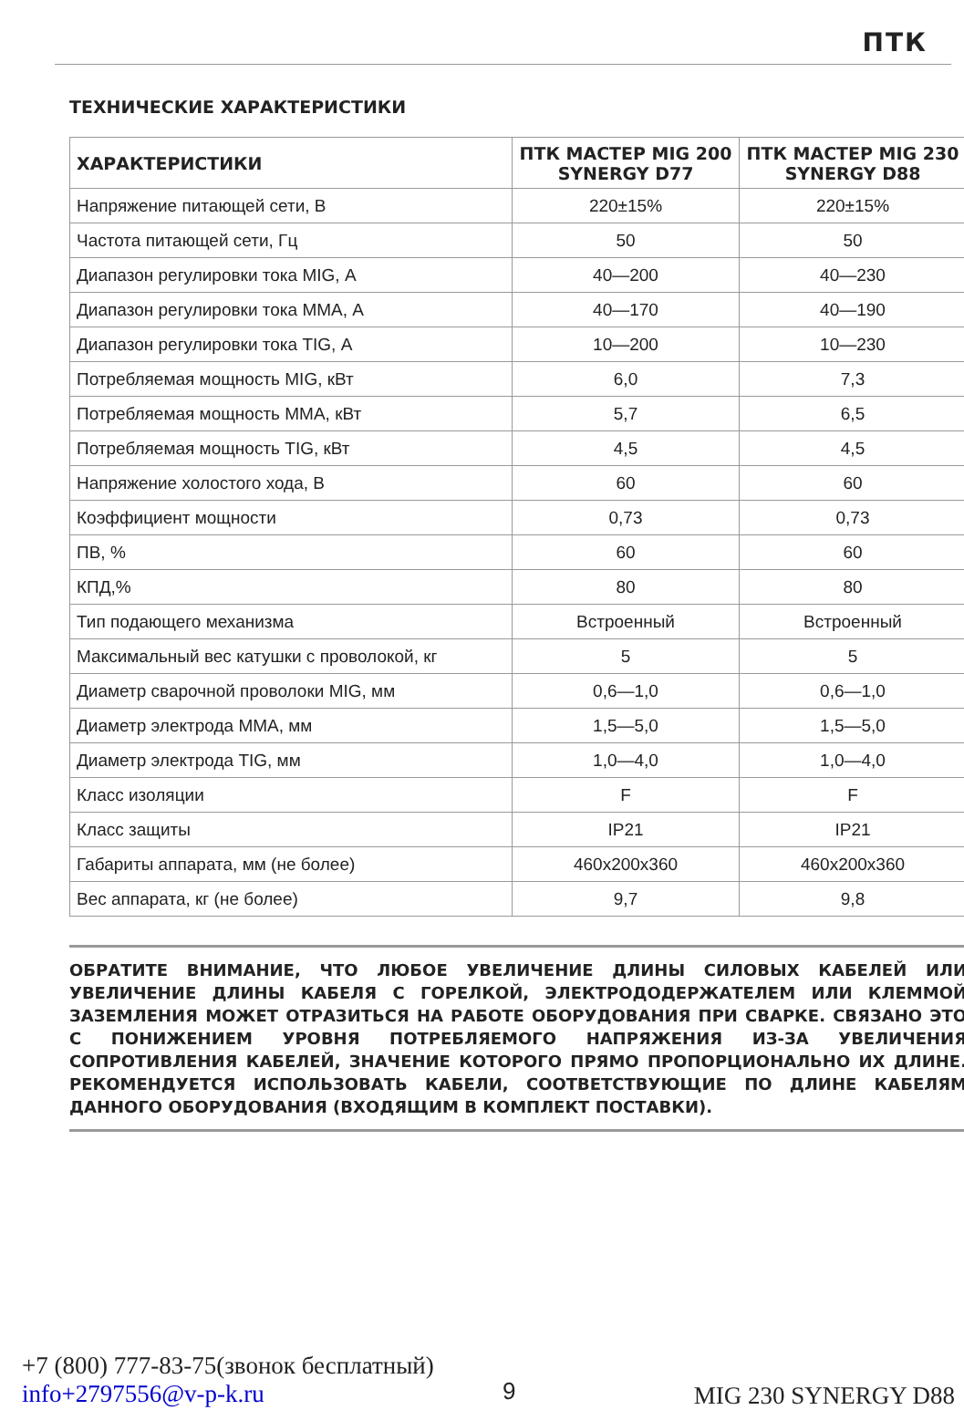ПТК
ТЕХНИЧЕСКИЕ ХАРАКТЕРИСТИКИ
| ХАРАКТЕРИСТИКИ | ПТК МАСТЕР MIG 200 SYNERGY D77 | ПТК МАСТЕР MIG 230 SYNERGY D88 |
| --- | --- | --- |
| Напряжение питающей сети, В | 220±15% | 220±15% |
| Частота питающей сети, Гц | 50 | 50 |
| Диапазон регулировки тока MIG, А | 40—200 | 40—230 |
| Диапазон регулировки тока MMA, А | 40—170 | 40—190 |
| Диапазон регулировки тока TIG, А | 10—200 | 10—230 |
| Потребляемая мощность MIG, кВт | 6,0 | 7,3 |
| Потребляемая мощность MMA, кВт | 5,7 | 6,5 |
| Потребляемая мощность TIG, кВт | 4,5 | 4,5 |
| Напряжение холостого хода, В | 60 | 60 |
| Коэффициент мощности | 0,73 | 0,73 |
| ПВ, % | 60 | 60 |
| КПД,% | 80 | 80 |
| Тип подающего механизма | Встроенный | Встроенный |
| Максимальный вес катушки с проволокой, кг | 5 | 5 |
| Диаметр сварочной проволоки MIG, мм | 0,6—1,0 | 0,6—1,0 |
| Диаметр электрода MMA, мм | 1,5—5,0 | 1,5—5,0 |
| Диаметр электрода TIG, мм | 1,0—4,0 | 1,0—4,0 |
| Класс изоляции | F | F |
| Класс защиты | IP21 | IP21 |
| Габариты аппарата, мм (не более) | 460x200x360 | 460x200x360 |
| Вес аппарата, кг (не более) | 9,7 | 9,8 |
ОБРАТИТЕ ВНИМАНИЕ, ЧТО ЛЮБОЕ УВЕЛИЧЕНИЕ ДЛИНЫ СИЛОВЫХ КАБЕЛЕЙ ИЛИ УВЕЛИЧЕНИЕ ДЛИНЫ КАБЕЛЯ С ГОРЕЛКОЙ, ЭЛЕКТРОДОДЕРЖАТЕЛЕМ ИЛИ КЛЕММОЙ ЗАЗЕМЛЕНИЯ МОЖЕТ ОТРАЗИТЬСЯ НА РАБОТЕ ОБОРУДОВАНИЯ ПРИ СВАРКЕ. СВЯЗАНО ЭТО С ПОНИЖЕНИЕМ УРОВНЯ ПОТРЕБЛЯЕМОГО НАПРЯЖЕНИЯ ИЗ-ЗА УВЕЛИЧЕНИЯ СОПРОТИВЛЕНИЯ КАБЕЛЕЙ, ЗНАЧЕНИЕ КОТОРОГО ПРЯМО ПРОПОРЦИОНАЛЬНО ИХ ДЛИНЕ. РЕКОМЕНДУЕТСЯ ИСПОЛЬЗОВАТЬ КАБЕЛИ, СООТВЕТСТВУЮЩИЕ ПО ДЛИНЕ КАБЕЛЯМ ДАННОГО ОБОРУДОВАНИЯ (ВХОДЯЩИМ В КОМПЛЕКТ ПОСТАВКИ).
+7 (800) 777-83-75(звонок бесплатный)
info+2797556@v-p-k.ru
9 MIG 230 SYNERGY D88